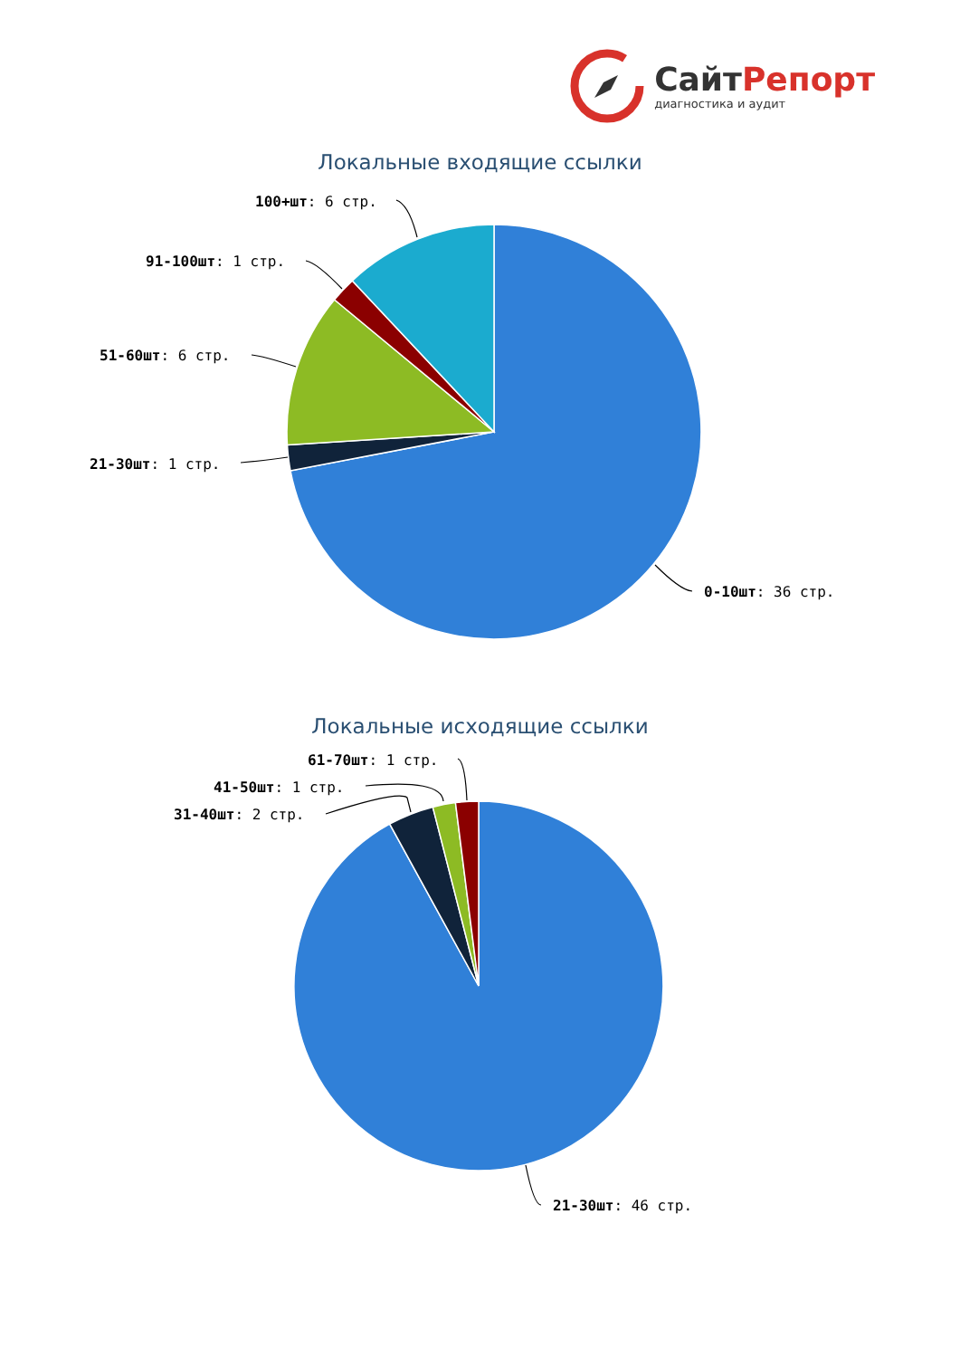СайтРепорт
диагностика и аудит
Локальные входящие ссылки
100+шт: 6 стр.
91-100шт: 1 стр.
51-60шт: 6 стр.
21-30шт: 1 стр.
0-10шт: 36 стр.
Локальные исходящие ссылки
61-70шт: 1 стр.
41-50шт: 1 стр.
31-40шт: 2 стр.
21-30шт: 46 стр.